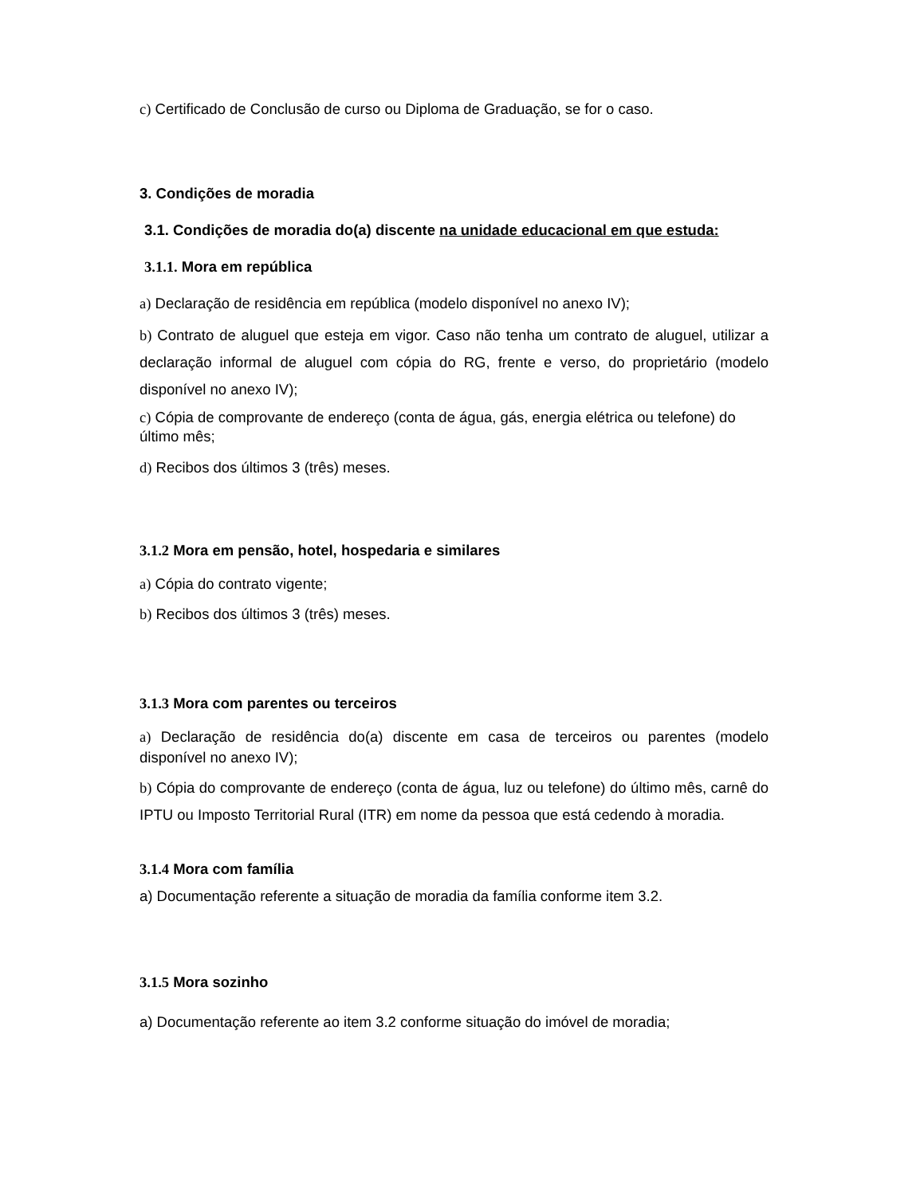c) Certificado de Conclusão de curso ou Diploma de Graduação, se for o caso.
3. Condições de moradia
3.1. Condições de moradia do(a) discente na unidade educacional em que estuda:
3.1.1. Mora em república
a) Declaração de residência em república (modelo disponível no anexo IV);
b) Contrato de aluguel que esteja em vigor. Caso não tenha um contrato de aluguel, utilizar a declaração informal de aluguel com cópia do RG, frente e verso, do proprietário (modelo disponível no anexo IV);
c) Cópia de comprovante de endereço (conta de água, gás, energia elétrica ou telefone) do último mês;
d) Recibos dos últimos 3 (três) meses.
3.1.2 Mora em pensão, hotel, hospedaria e similares
a) Cópia do contrato vigente;
b) Recibos dos últimos 3 (três) meses.
3.1.3 Mora com parentes ou terceiros
a) Declaração de residência do(a) discente em casa de terceiros ou parentes (modelo disponível no anexo IV);
b) Cópia do comprovante de endereço (conta de água, luz ou telefone) do último mês, carnê do IPTU ou Imposto Territorial Rural (ITR) em nome da pessoa que está cedendo à moradia.
3.1.4 Mora com família
a) Documentação referente a situação de moradia da família conforme item 3.2.
3.1.5 Mora sozinho
a) Documentação referente ao item 3.2 conforme situação do imóvel de moradia;